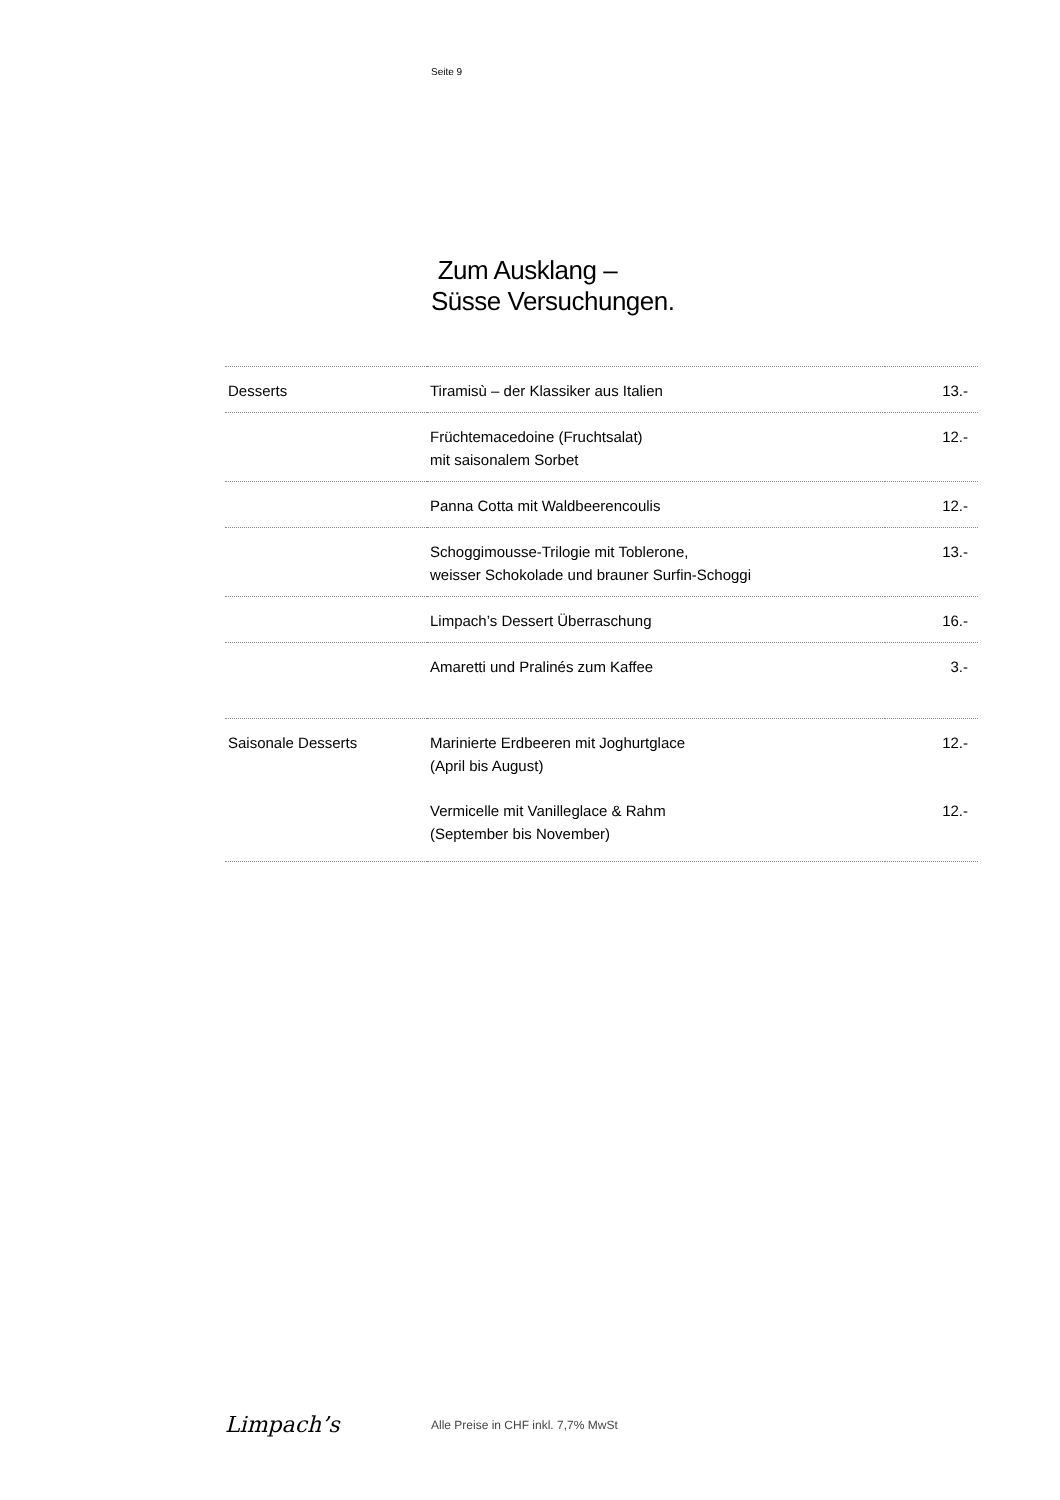Seite 9
Zum Ausklang –
Süsse Versuchungen.
| Desserts | Tiramisù – der Klassiker aus Italien | 13.- |
| | Früchtemacedoine (Fruchtsalat) mit saisonalem Sorbet | 12.- |
| | Panna Cotta mit Waldbeerencoulis | 12.- |
| | Schoggimousse-Trilogie mit Toblerone, weisser Schokolade und brauner Surfin-Schoggi | 13.- |
| | Limpach’s Dessert Überraschung | 16.- |
| | Amaretti und Pralinés zum Kaffee | 3.- |
| Saisonale Desserts | Marinierte Erdbeeren mit Joghurtglace (April bis August) | 12.- |
| | Vermicelle mit Vanilleglace & Rahm (September bis November) | 12.- |
Limpach’s
Alle Preise in CHF inkl. 7,7% MwSt